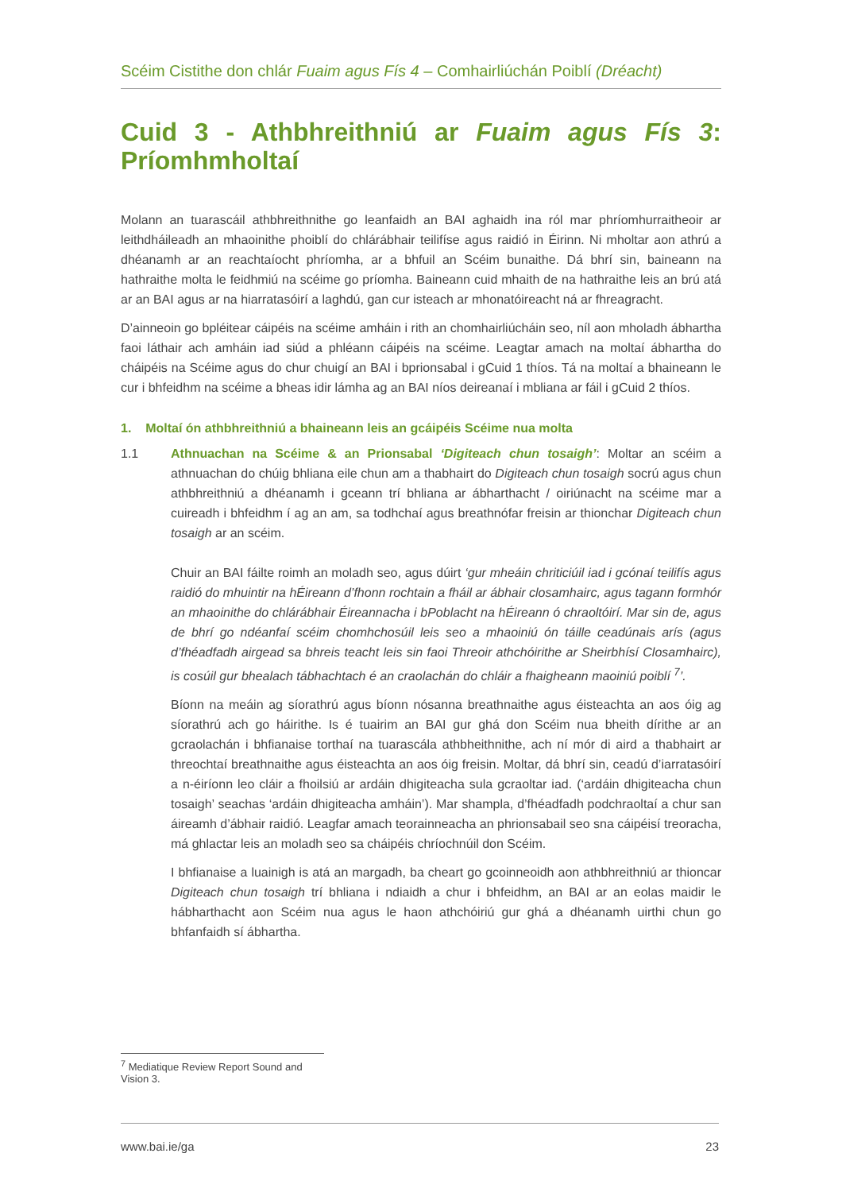Scéim Cistithe don chlár Fuaim agus Fís 4 – Comhairliúchán Poiblí (Dréacht)
Cuid 3 - Athbhreithniú ar Fuaim agus Fís 3: Príomhmholtaí
Molann an tuarascáil athbhreithnithe go leanfaidh an BAI aghaidh ina ról mar phríomhurraitheoir ar leithdháileadh an mhaoinithe phoiblí do chlárábhair teilifíse agus raidió in Éirinn. Ni mholtar aon athrú a dhéanamh ar an reachtaíocht phríomha, ar a bhfuil an Scéim bunaithe. Dá bhrí sin, baineann na hathraithe molta le feidhmiú na scéime go príomha. Baineann cuid mhaith de na hathraithe leis an brú atá ar an BAI agus ar na hiarratasóirí a laghdú, gan cur isteach ar mhonatóireacht ná ar fhreagracht.
D’ainneoin go bpléitear cáipéis na scéime amháin i rith an chomhairliúcháin seo, níl aon mholadh ábhartha faoi láthair ach amháin iad siúd a phléann cáipéis na scéime. Leagtar amach na moltaí ábhartha do cháipéis na Scéime agus do chur chuigí an BAI i bprionsabal i gCuid 1 thíos. Tá na moltaí a bhaineann le cur i bhfeidhm na scéime a bheas idir lámha ag an BAI níos deireanaí i mbliana ar fáil i gCuid 2 thíos.
1. Moltaí ón athbhreithniú a bhaineann leis an gcáipéis Scéime nua molta
1.1 Athnuachan na Scéime & an Prionsabal ‘Digiteach chun tosaigh’: Moltar an scéim a athnuachan do chúig bhliana eile chun am a thabhairt do Digiteach chun tosaigh socrú agus chun athbhreithniú a dhéanamh i gceann trí bhliana ar ábharthacht / oiriúnacht na scéime mar a cuireadh i bhfeidhm í ag an am, sa todhchaí agus breathnófar freisin ar thionchar Digiteach chun tosaigh ar an scéim.
Chuir an BAI fáilte roimh an moladh seo, agus dúirt ‘gur mheáin chriticiúil iad i gcónaí teilifís agus raidió do mhuintir na hÉireann d’fhonn rochtain a fháil ar ábhair closamhairc, agus tagann formhór an mhaoinithe do chlárábhair Éireannacha i bPoblacht na hÉireann ó chraoltóirí. Mar sin de, agus de bhrí go ndéanfaí scéim chomhchosúil leis seo a mhaoiniú ón táille ceadúnais arís (agus d’fhéadfadh airgead sa bhreis teacht leis sin faoi Threoir athchóirithe ar Sheirbhísí Closamhairc), is cosúil gur bhealach tábhachtach é an craolachán do chláir a fhaigheann maoiniú poiblí <sup>7</sup>’.
Bíonn na meáin ag síorathrú agus bíonn nósanna breathnaithe agus éisteachta an aos óig ag síorathrú ach go háirithe. Is é tuairim an BAI gur ghá don Scéim nua bheith dírithe ar an gcraolachán i bhfianaise torthaí na tuarascála athbheithnithe, ach ní mór di aird a thabhairt ar threochtaí breathnaithe agus éisteachta an aos óig freisin. Moltar, dá bhrí sin, ceadú d’iarratasóirí a n-éiríonn leo cláir a fhoilsiú ar ardáin dhigiteacha sula gcraoltar iad. (‘ardáin dhigiteacha chun tosaigh’ seachas ‘ardáin dhigiteacha amháin’). Mar shampla, d’fhéadfadh podchraoltaí a chur san áireamh d’ábhair raidió. Leagfar amach teorainneacha an phrionsabail seo sna cáipéisí treoracha, má ghlactar leis an moladh seo sa cháipéis chríochnúil don Scéim.
I bhfianaise a luainigh is atá an margadh, ba cheart go gcoinneoidh aon athbhreithniú ar thioncar Digiteach chun tosaigh trí bhliana i ndiaidh a chur i bhfeidhm, an BAI ar an eolas maidir le hábharthacht aon Scéim nua agus le haon athchóiriú gur ghá a dhéanamh uirthi chun go bhfanfaidh sí ábhartha.
<sup>7</sup> Mediatique Review Report Sound and Vision 3.
www.bai.ie/ga 23